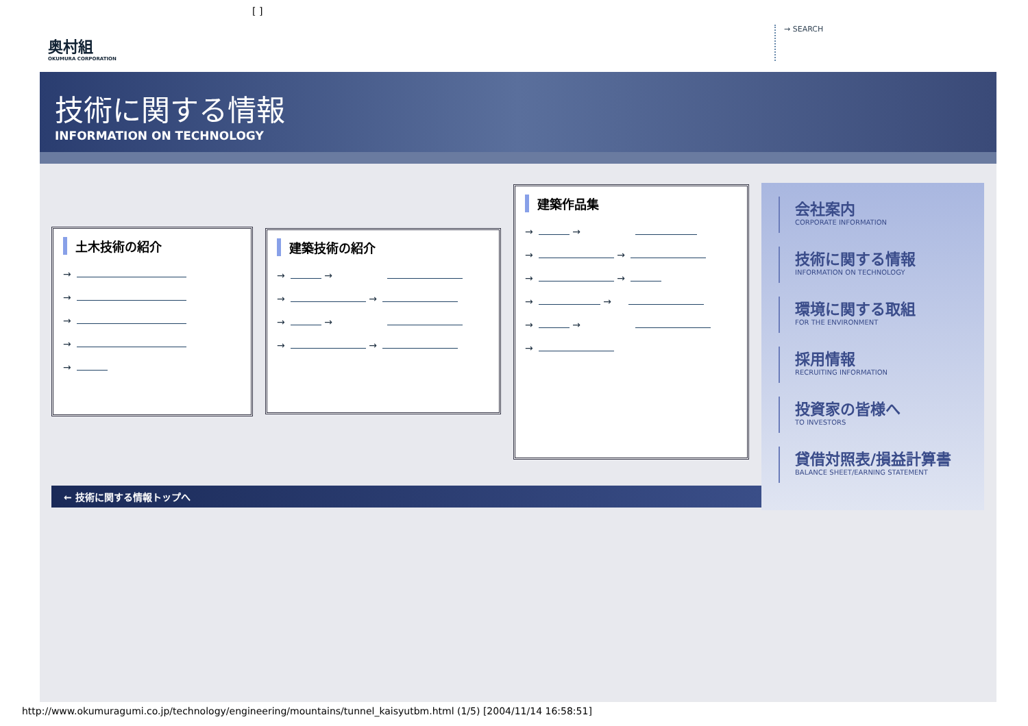[ ]
奥村組
OKUMURA CORPORATION
→ SEARCH
技術に関する情報
INFORMATION ON TECHNOLOGY
土木技術の紹介
→
→
→
→
→
建築技術の紹介
→ →
→ →
→ →
→ →
建築作品集
→ →
→ →
→ →
→ →
→ →
→
← 技術に関する情報トップへ
会社案内
CORPORATE INFORMATION
技術に関する情報
INFORMATION ON TECHNOLOGY
環境に関する取組
FOR THE ENVIRONMENT
採用情報
RECRUITING INFORMATION
投資家の皆様へ
TO INVESTORS
貸借対照表/損益計算書
BALANCE SHEET/EARNING STATEMENT
http://www.okumuragumi.co.jp/technology/engineering/mountains/tunnel_kaisyutbm.html (1/5) [2004/11/14 16:58:51]